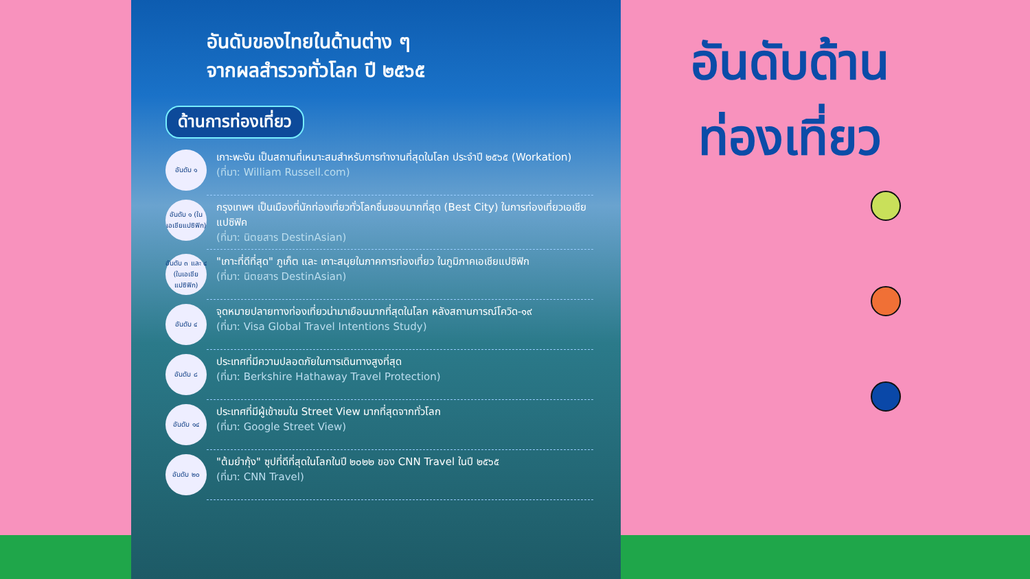อันดับของไทยในด้านต่าง ๆ
จากผลสำรวจทั่วโลก ปี ๒๕๖๕
ด้านการท่องเที่ยว
อันดับ ๑
เกาะพะงัน เป็นสถานที่เหมาะสมสำหรับการทำงานที่สุดในโลก ประจำปี ๒๕๖๕ (Workation)
(ที่มา: William Russell.com)
อันดับ ๑ (ในเอเชียแปซิฟิก)
กรุงเทพฯ เป็นเมืองที่นักท่องเที่ยวทั่วโลกชื่นชอบมากที่สุด (Best City) ในการท่องเที่ยวเอเชียแปซิฟิค
(ที่มา: นิตยสาร DestinAsian)
อันดับ ๓ และ ๔ (ในเอเชียแปซิฟิก)
"เกาะที่ดีที่สุด" ภูเก็ต และ เกาะสมุยในภาคการท่องเที่ยว ในภูมิภาคเอเชียแปซิฟิก
(ที่มา: นิตยสาร DestinAsian)
อันดับ ๔
จุดหมายปลายทางท่องเที่ยวน่ามาเยือนมากที่สุดในโลก หลังสถานการณ์โควิด-๑๙
(ที่มา: Visa Global Travel Intentions Study)
อันดับ ๘
ประเทศที่มีความปลอดภัยในการเดินทางสูงที่สุด
(ที่มา: Berkshire Hathaway Travel Protection)
อันดับ ๑๔
ประเทศที่มีผู้เข้าชมใน Street View มากที่สุดจากทั่วโลก
(ที่มา: Google Street View)
อันดับ ๒๐
"ต้มยำกุ้ง" ซุปที่ดีที่สุดในโลกในปี ๒๐๒๒ ของ CNN Travel ในปี ๒๕๖๕
(ที่มา: CNN Travel)
อันดับด้าน
ท่องเที่ยว